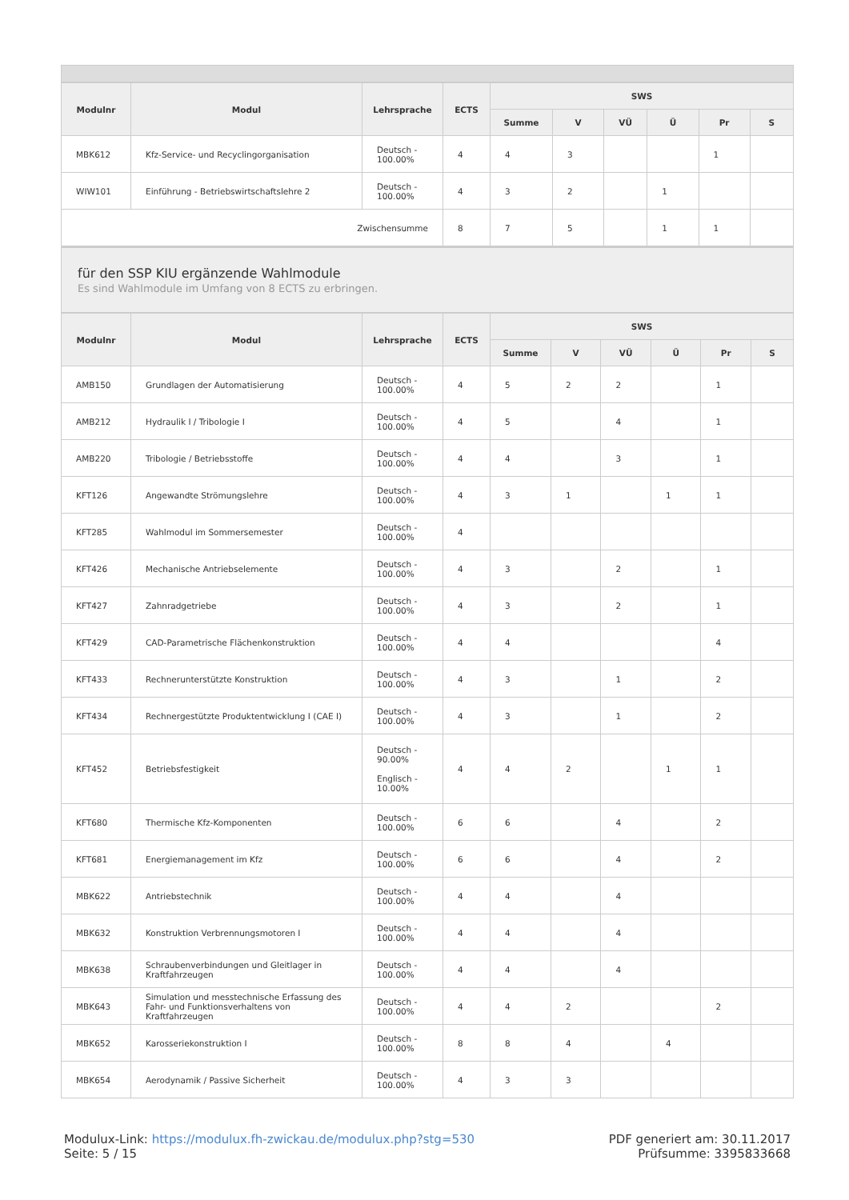| Modulnr | Modul | Lehrsprache | ECTS | SWS | | | | | |
| --- | --- | --- | --- | --- | --- | --- | --- | --- | --- |
| | | | | Summe | V | VÜ | Ü | Pr | S |
| MBK612 | Kfz-Service- und Recyclingorganisation | Deutsch - 100.00% | 4 | 4 | 3 | | | 1 | |
| WIW101 | Einführung - Betriebswirtschaftslehre 2 | Deutsch - 100.00% | 4 | 3 | 2 | | 1 | | |
| Zwischensumme | | | 8 | 7 | 5 | | 1 | 1 | |
für den SSP KIU ergänzende Wahlmodule
Es sind Wahlmodule im Umfang von 8 ECTS zu erbringen.
| Modulnr | Modul | Lehrsprache | ECTS | SWS | | | | | |
| --- | --- | --- | --- | --- | --- | --- | --- | --- | --- |
| | | | | Summe | V | VÜ | Ü | Pr | S |
| AMB150 | Grundlagen der Automatisierung | Deutsch - 100.00% | 4 | 5 | 2 | 2 | | 1 | |
| AMB212 | Hydraulik I / Tribologie I | Deutsch - 100.00% | 4 | 5 | | 4 | | 1 | |
| AMB220 | Tribologie / Betriebsstoffe | Deutsch - 100.00% | 4 | 4 | | 3 | | 1 | |
| KFT126 | Angewandte Strömungslehre | Deutsch - 100.00% | 4 | 3 | 1 | | 1 | 1 | |
| KFT285 | Wahlmodul im Sommersemester | Deutsch - 100.00% | 4 | | | | | | |
| KFT426 | Mechanische Antriebselemente | Deutsch - 100.00% | 4 | 3 | | 2 | | 1 | |
| KFT427 | Zahnradgetriebe | Deutsch - 100.00% | 4 | 3 | | 2 | | 1 | |
| KFT429 | CAD-Parametrische Flächenkonstruktion | Deutsch - 100.00% | 4 | 4 | | | | 4 | |
| KFT433 | Rechnerunterstützte Konstruktion | Deutsch - 100.00% | 4 | 3 | | 1 | | 2 | |
| KFT434 | Rechnergestützte Produktentwicklung I (CAE I) | Deutsch - 100.00% | 4 | 3 | | 1 | | 2 | |
| KFT452 | Betriebsfestigkeit | Deutsch - 90.00% Englisch - 10.00% | 4 | 4 | 2 | | 1 | 1 | |
| KFT680 | Thermische Kfz-Komponenten | Deutsch - 100.00% | 6 | 6 | | 4 | | 2 | |
| KFT681 | Energiemanagement im Kfz | Deutsch - 100.00% | 6 | 6 | | 4 | | 2 | |
| MBK622 | Antriebstechnik | Deutsch - 100.00% | 4 | 4 | | 4 | | | |
| MBK632 | Konstruktion Verbrennungsmotoren I | Deutsch - 100.00% | 4 | 4 | | 4 | | | |
| MBK638 | Schraubenverbindungen und Gleitlager in Kraftfahrzeugen | Deutsch - 100.00% | 4 | 4 | | 4 | | | |
| MBK643 | Simulation und messtechnische Erfassung des Fahr- und Funktionsverhaltens von Kraftfahrzeugen | Deutsch - 100.00% | 4 | 4 | 2 | | | 2 | |
| MBK652 | Karosseriekonstruktion I | Deutsch - 100.00% | 8 | 8 | 4 | | 4 | | |
| MBK654 | Aerodynamik / Passive Sicherheit | Deutsch - 100.00% | 4 | 3 | 3 | | | | |
Modulux-Link: https://modulux.fh-zwickau.de/modulux.php?stg=530
Seite: 5 / 15
PDF generiert am: 30.11.2017
Prüfsumme: 3395833668